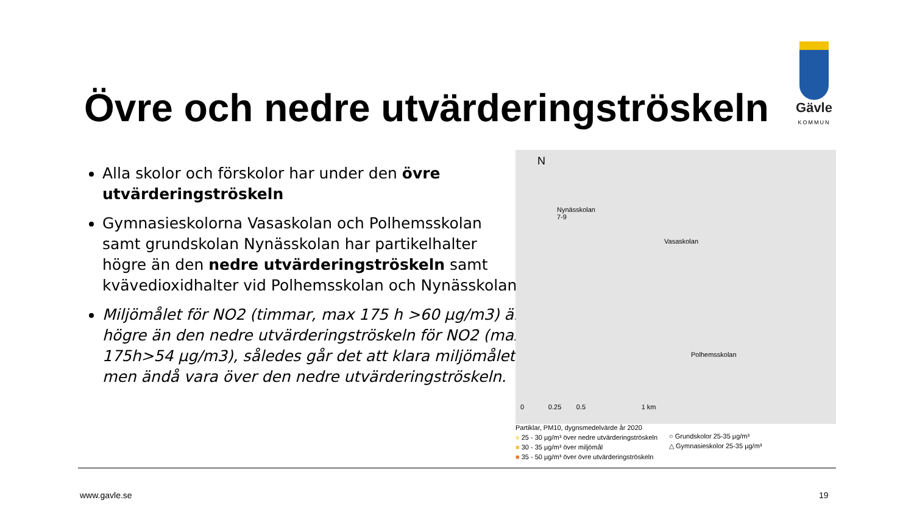Övre och nedre utvärderingströskeln
Gävle
KOMMUN
Alla skolor och förskolor har under den övre utvärderingströskeln
Gymnasieskolorna Vasaskolan och Polhemsskolan samt grundskolan Nynässkolan har partikelhalter högre än den nedre utvärderingströskeln samt kvävedioxidhalter vid Polhemsskolan och Nynässkolan
Miljömålet för NO2 (timmar, max 175 h >60 µg/m3) är högre än den nedre utvärderingströskeln för NO2 (max 175h>54 µg/m3), således går det att klara miljömålet men ändå vara över den nedre utvärderingströskeln.
N
Nynässkolan
7-9
Vasaskolan
Polhemsskolan
0 0.25 0.5 1 km
Partiklar, PM10, dygnsmedelvärde år 2020
■ 25 - 30 µg/m³ över nedre utvärderingströskeln
■ 30 - 35 µg/m³ över miljömål
■ 35 - 50 µg/m³ över övre utvärderingströskeln
○ Grundskolor 25-35 µg/m³
△ Gymnasieskolor 25-35 µg/m³
www.gavle.se 19